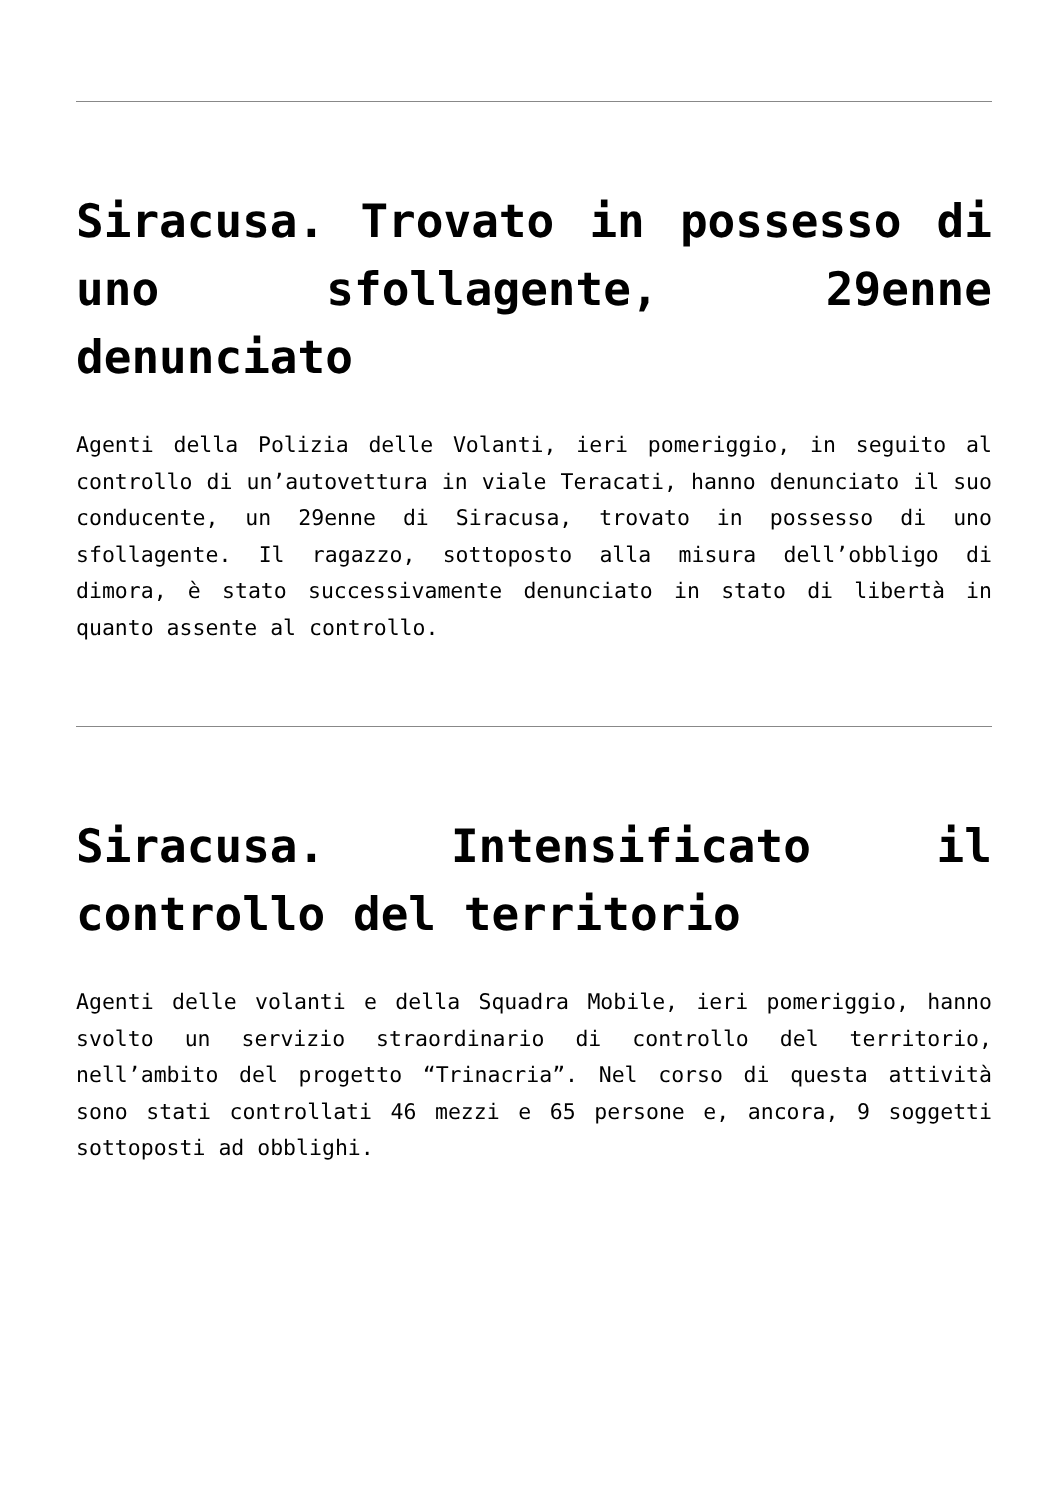Siracusa. Trovato in possesso di uno sfollagente, 29enne denunciato
Agenti della Polizia delle Volanti, ieri pomeriggio, in seguito al controllo di un’autovettura in viale Teracati, hanno denunciato il suo conducente, un 29enne di Siracusa, trovato in possesso di uno sfollagente. Il ragazzo, sottoposto alla misura dell’obbligo di dimora, è stato successivamente denunciato in stato di libertà in quanto assente al controllo.
Siracusa. Intensificato il controllo del territorio
Agenti delle volanti e della Squadra Mobile, ieri pomeriggio, hanno svolto un servizio straordinario di controllo del territorio, nell’ambito del progetto “Trinacria”. Nel corso di questa attività sono stati controllati 46 mezzi e 65 persone e, ancora, 9 soggetti sottoposti ad obblighi.